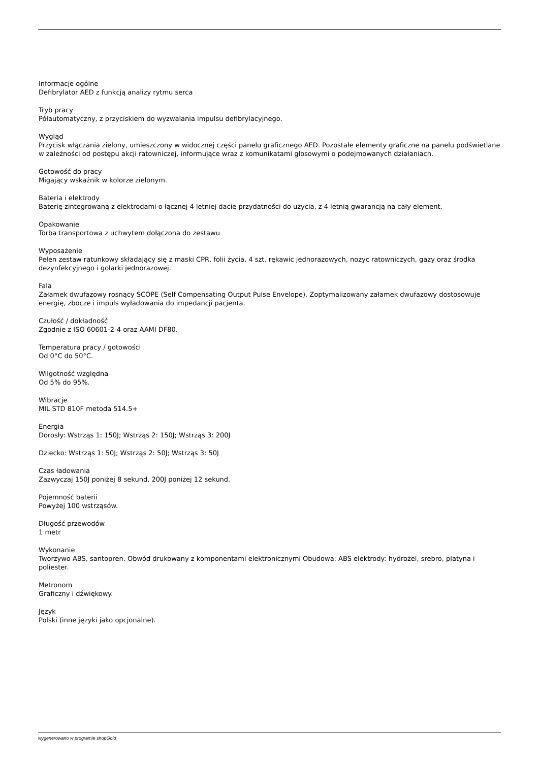Informacje ogólne
Defibrylator AED z funkcją analizy rytmu serca
Tryb pracy
Półautomatyczny, z przyciskiem do wyzwalania impulsu defibrylacyjnego.
Wygląd
Przycisk włączania zielony, umieszczony w widocznej części panelu graficznego AED. Pozostałe elementy graficzne na panelu podświetlane w zależności od postępu akcji ratowniczej, informujące wraz z komunikatami głosowymi o podejmowanych działaniach.
Gotowość do pracy
Migający wskaźnik w kolorze zielonym.
Bateria i elektrody
Baterię zintegrowaną z elektrodami o łącznej 4 letniej dacie przydatności do użycia, z 4 letnią gwarancją na cały element.
Opakowanie
Torba transportowa z uchwytem dołączona do zestawu
Wyposażenie
Pełen zestaw ratunkowy składający się z maski CPR, folii życia, 4 szt. rękawic jednorazowych, nożyc ratowniczych, gazy oraz środka dezynfekcyjnego i golarki jednorazowej.
Fala
Załamek dwufazowy rosnący SCOPE (Self Compensating Output Pulse Envelope). Zoptymalizowany załamek dwufazowy dostosowuje energię, zbocze i impuls wyładowania do impedancji pacjenta.
Czułość / dokładność
Zgodnie z ISO 60601-2-4 oraz AAMI DF80.
Temperatura pracy / gotowości
Od 0°C do 50°C.
Wilgotność względna
Od 5% do 95%.
Wibracje
MIL STD 810F metoda 514.5+
Energia
Dorosły: Wstrząs 1: 150J; Wstrząs 2: 150J; Wstrząs 3: 200J
Dziecko: Wstrząs 1: 50J; Wstrząs 2: 50J; Wstrząs 3: 50J
Czas ładowania
Zazwyczaj 150J poniżej 8 sekund, 200J poniżej 12 sekund.
Pojemność baterii
Powyżej 100 wstrząsów.
Długość przewodów
1 metr
Wykonanie
Tworzywo ABS, santopren. Obwód drukowany z komponentami elektronicznymi Obudowa: ABS elektrody: hydrożel, srebro, platyna i poliester.
Metronom
Graficzny i dźwiękowy.
Język
Polski (inne języki jako opcjonalne).
wygenerowano w programie shopGold